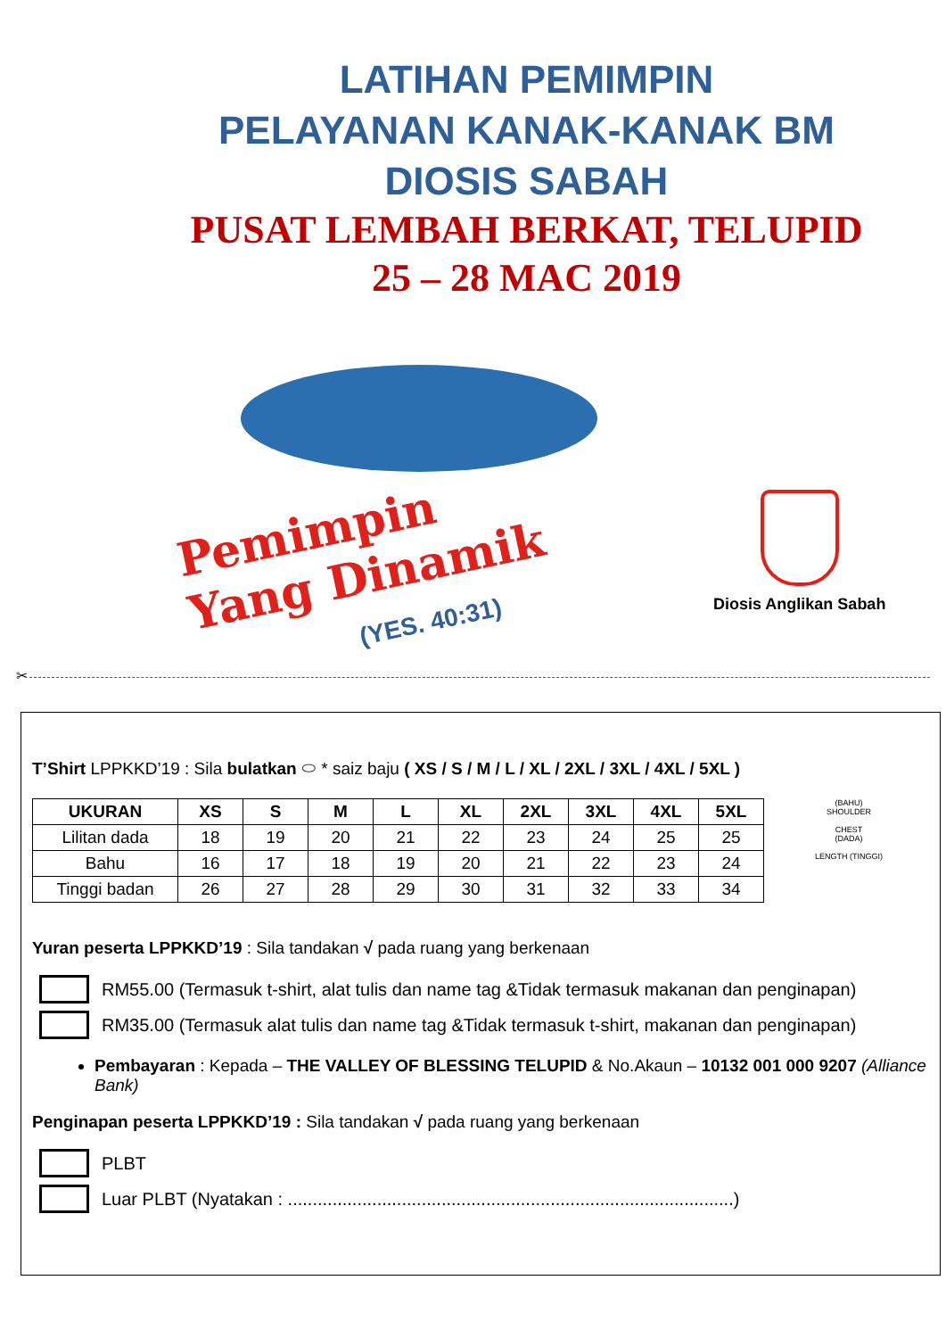LATIHAN PEMIMPIN
PELAYANAN KANAK-KANAK BM
DIOSIS SABAH
PUSAT LEMBAH BERKAT, TELUPID
25 – 28 MAC 2019
Pemimpin
Yang Dinamik
(YES. 40:31)
Diosis Anglikan Sabah
✂
T’Shirt LPPKKD’19 : Sila bulatkan ⬭ * saiz baju ( XS / S / M / L / XL / 2XL / 3XL / 4XL / 5XL )
| UKURAN | XS | S | M | L | XL | 2XL | 3XL | 4XL | 5XL |
| --- | --- | --- | --- | --- | --- | --- | --- | --- | --- |
| Lilitan dada | 18 | 19 | 20 | 21 | 22 | 23 | 24 | 25 | 25 |
| Bahu | 16 | 17 | 18 | 19 | 20 | 21 | 22 | 23 | 24 |
| Tinggi badan | 26 | 27 | 28 | 29 | 30 | 31 | 32 | 33 | 34 |
(BAHU)
SHOULDER
CHEST
(DADA)
LENGTH (TINGGI)
Yuran peserta LPPKKD’19 : Sila tandakan √ pada ruang yang berkenaan
RM55.00 (Termasuk t-shirt, alat tulis dan name tag &Tidak termasuk makanan dan penginapan)
RM35.00 (Termasuk alat tulis dan name tag &Tidak termasuk t-shirt, makanan dan penginapan)
Pembayaran : Kepada – THE VALLEY OF BLESSING TELUPID & No.Akaun – 10132 001 000 9207 (Alliance Bank)
Penginapan peserta LPPKKD’19 : Sila tandakan √ pada ruang yang berkenaan
PLBT
Luar PLBT (Nyatakan : ..........................................................................................)